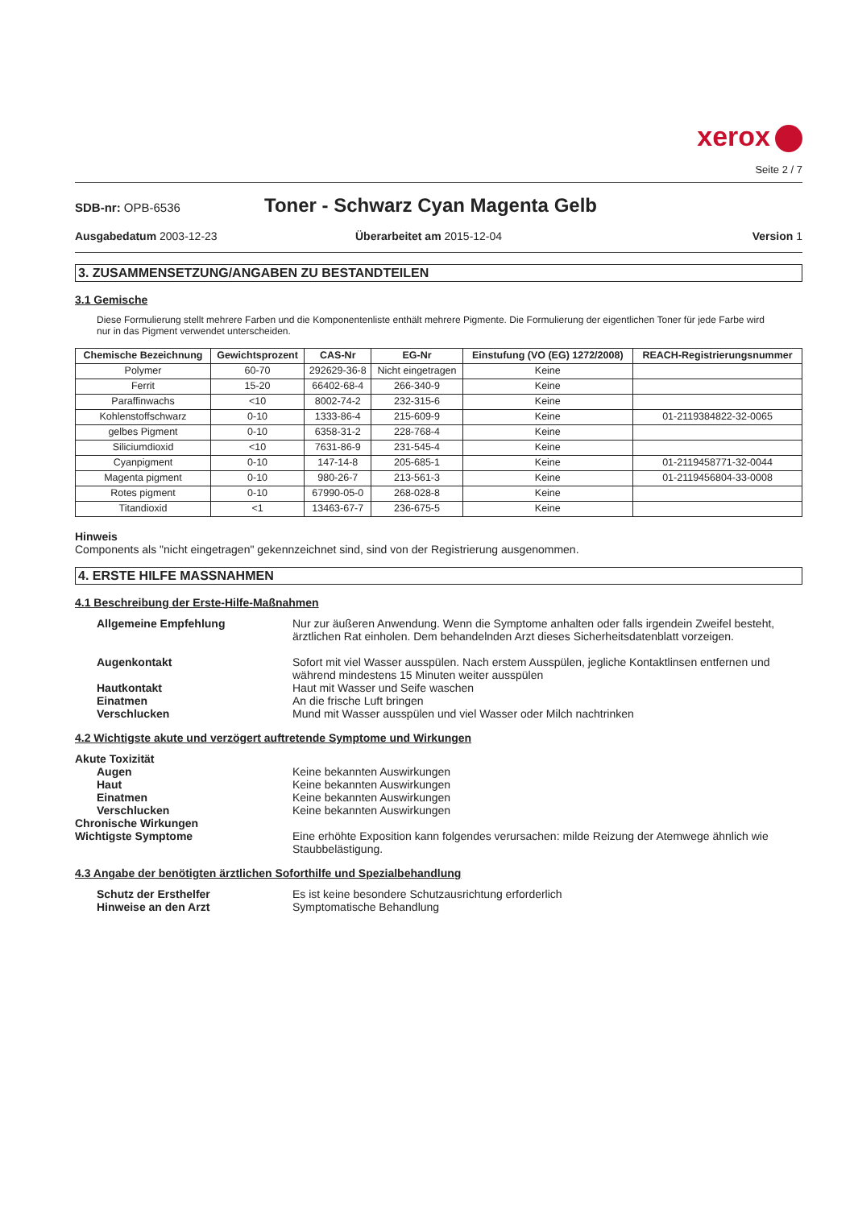xerox
Seite 2 / 7
SDB-nr: OPB-6536
Toner - Schwarz Cyan Magenta Gelb
Ausgabedatum 2003-12-23 Überarbeitet am 2015-12-04 Version 1
3. ZUSAMMENSETZUNG/ANGABEN ZU BESTANDTEILEN
3.1 Gemische
Diese Formulierung stellt mehrere Farben und die Komponentenliste enthält mehrere Pigmente. Die Formulierung der eigentlichen Toner für jede Farbe wird nur in das Pigment verwendet unterscheiden.
| Chemische Bezeichnung | Gewichtsprozent | CAS-Nr | EG-Nr | Einstufung (VO (EG) 1272/2008) | REACH-Registrierungsnummer |
| --- | --- | --- | --- | --- | --- |
| Polymer | 60-70 | 292629-36-8 | Nicht eingetragen | Keine | |
| Ferrit | 15-20 | 66402-68-4 | 266-340-9 | Keine | |
| Paraffinwachs | <10 | 8002-74-2 | 232-315-6 | Keine | |
| Kohlenstoffschwarz | 0-10 | 1333-86-4 | 215-609-9 | Keine | 01-2119384822-32-0065 |
| gelbes Pigment | 0-10 | 6358-31-2 | 228-768-4 | Keine | |
| Siliciumdioxid | <10 | 7631-86-9 | 231-545-4 | Keine | |
| Cyanpigment | 0-10 | 147-14-8 | 205-685-1 | Keine | 01-2119458771-32-0044 |
| Magenta pigment | 0-10 | 980-26-7 | 213-561-3 | Keine | 01-2119456804-33-0008 |
| Rotes pigment | 0-10 | 67990-05-0 | 268-028-8 | Keine | |
| Titandioxid | <1 | 13463-67-7 | 236-675-5 | Keine | |
Hinweis
Components als "nicht eingetragen" gekennzeichnet sind, sind von der Registrierung ausgenommen.
4. ERSTE HILFE MASSNAHMEN
4.1 Beschreibung der Erste-Hilfe-Maßnahmen
Allgemeine Empfehlung
Nur zur äußeren Anwendung. Wenn die Symptome anhalten oder falls irgendein Zweifel besteht, ärztlichen Rat einholen. Dem behandelnden Arzt dieses Sicherheitsdatenblatt vorzeigen.
Augenkontakt
Sofort mit viel Wasser ausspülen. Nach erstem Ausspülen, jegliche Kontaktlinsen entfernen und während mindestens 15 Minuten weiter ausspülen
Hautkontakt
Haut mit Wasser und Seife waschen
Einatmen
An die frische Luft bringen
Verschlucken
Mund mit Wasser ausspülen und viel Wasser oder Milch nachtrinken
4.2 Wichtigste akute und verzögert auftretende Symptome und Wirkungen
Akute Toxizität
Augen
Keine bekannten Auswirkungen
Haut
Keine bekannten Auswirkungen
Einatmen
Keine bekannten Auswirkungen
Verschlucken
Keine bekannten Auswirkungen
Chronische Wirkungen
Wichtigste Symptome
Eine erhöhte Exposition kann folgendes verursachen: milde Reizung der Atemwege ähnlich wie Staubbelästigung.
4.3 Angabe der benötigten ärztlichen Soforthilfe und Spezialbehandlung
Schutz der Ersthelfer
Es ist keine besondere Schutzausrichtung erforderlich
Hinweise an den Arzt
Symptomatische Behandlung